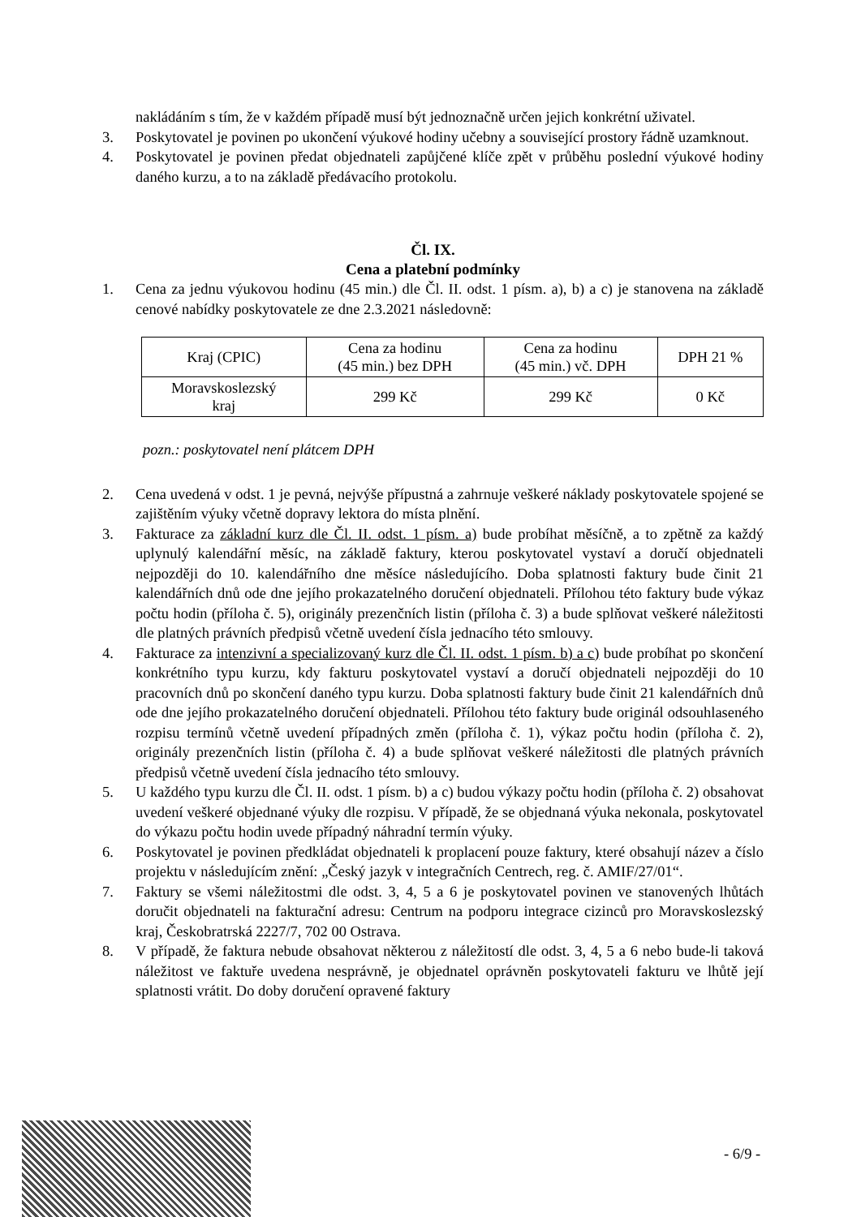nakládáním s tím, že v každém případě musí být jednoznačně určen jejich konkrétní uživatel.
3. Poskytovatel je povinen po ukončení výukové hodiny učebny a související prostory řádně uzamknout.
4. Poskytovatel je povinen předat objednateli zapůjčené klíče zpět v průběhu poslední výukové hodiny daného kurzu, a to na základě předávacího protokolu.
Čl. IX.
Cena a platební podmínky
1. Cena za jednu výukovou hodinu (45 min.) dle Čl. II. odst. 1 písm. a), b) a c) je stanovena na základě cenové nabídky poskytovatele ze dne 2.3.2021 následovně:
| Kraj (CPIC) | Cena za hodinu (45 min.) bez DPH | Cena za hodinu (45 min.) vč. DPH | DPH 21 % |
| --- | --- | --- | --- |
| Moravskoslezský kraj | 299 Kč | 299 Kč | 0 Kč |
pozn.: poskytovatel není plátcem DPH
2. Cena uvedená v odst. 1 je pevná, nejvýše přípustná a zahrnuje veškeré náklady poskytovatele spojené se zajištěním výuky včetně dopravy lektora do místa plnění.
3. Fakturace za základní kurz dle Čl. II. odst. 1 písm. a) bude probíhat měsíčně, a to zpětně za každý uplynulý kalendářní měsíc, na základě faktury, kterou poskytovatel vystaví a doručí objednateli nejpozději do 10. kalendářního dne měsíce následujícího. Doba splatnosti faktury bude činit 21 kalendářních dnů ode dne jejího prokazatelného doručení objednateli. Přílohou této faktury bude výkaz počtu hodin (příloha č. 5), originály prezenčních listin (příloha č. 3) a bude splňovat veškeré náležitosti dle platných právních předpisů včetně uvedení čísla jednacího této smlouvy.
4. Fakturace za intenzivní a specializovaný kurz dle Čl. II. odst. 1 písm. b) a c) bude probíhat po skončení konkrétního typu kurzu, kdy fakturu poskytovatel vystaví a doručí objednateli nejpozději do 10 pracovních dnů po skončení daného typu kurzu. Doba splatnosti faktury bude činit 21 kalendářních dnů ode dne jejího prokazatelného doručení objednateli. Přílohou této faktury bude originál odsouhlaseného rozpisu termínů včetně uvedení případných změn (příloha č. 1), výkaz počtu hodin (příloha č. 2), originály prezenčních listin (příloha č. 4) a bude splňovat veškeré náležitosti dle platných právních předpisů včetně uvedení čísla jednacího této smlouvy.
5. U každého typu kurzu dle Čl. II. odst. 1 písm. b) a c) budou výkazy počtu hodin (příloha č. 2) obsahovat uvedení veškeré objednané výuky dle rozpisu. V případě, že se objednaná výuka nekonala, poskytovatel do výkazu počtu hodin uvede případný náhradní termín výuky.
6. Poskytovatel je povinen předkládat objednateli k proplacení pouze faktury, které obsahují název a číslo projektu v následujícím znění: „Český jazyk v integračních Centrech, reg. č. AMIF/27/01“.
7. Faktury se všemi náležitostmi dle odst. 3, 4, 5 a 6 je poskytovatel povinen ve stanovených lhůtách doručit objednateli na fakturační adresu: Centrum na podporu integrace cizinců pro Moravskoslezský kraj, Českobratrská 2227/7, 702 00 Ostrava.
8. V případě, že faktura nebude obsahovat některou z náležitostí dle odst. 3, 4, 5 a 6 nebo bude-li taková náležitost ve faktuře uvedena nesprávně, je objednatel oprávněn poskytovateli fakturu ve lhůtě její splatnosti vrátit. Do doby doručení opravené faktury
- 6/9 -